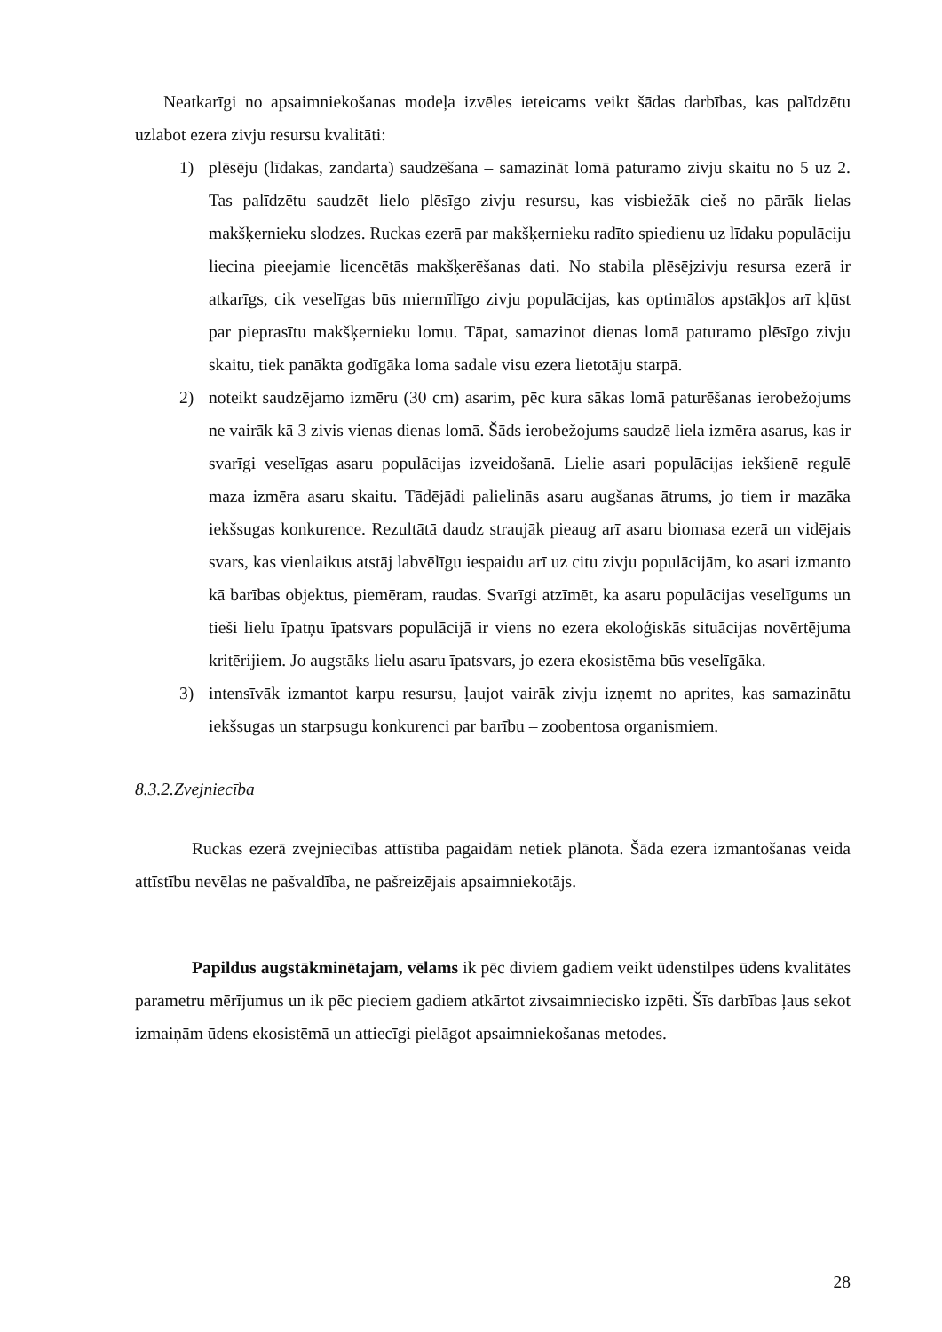Neatkarīgi no apsaimniekošanas modeļa izvēles ieteicams veikt šādas darbības, kas palīdzētu uzlabot ezera zivju resursu kvalitāti:
1) plēsēju (līdakas, zandarta) saudzēšana – samazināt lomā paturamo zivju skaitu no 5 uz 2. Tas palīdzētu saudzēt lielo plēsīgo zivju resursu, kas visbiežāk cieš no pārāk lielas makšķernieku slodzes. Ruckas ezerā par makšķernieku radīto spiedienu uz līdaku populāciju liecina pieejamie licencētās makšķerēšanas dati. No stabila plēsējzivju resursa ezerā ir atkarīgs, cik veselīgas būs miermīlīgo zivju populācijas, kas optimālos apstākļos arī kļūst par pieprasītu makšķernieku lomu. Tāpat, samazinot dienas lomā paturamo plēsīgo zivju skaitu, tiek panākta godīgāka loma sadale visu ezera lietotāju starpā.
2) noteikt saudzējamo izmēru (30 cm) asarim, pēc kura sākas lomā paturēšanas ierobežojums ne vairāk kā 3 zivis vienas dienas lomā. Šāds ierobežojums saudzē liela izmēra asarus, kas ir svarīgi veselīgas asaru populācijas izveidošanā. Lielie asari populācijas iekšienē regulē maza izmēra asaru skaitu. Tādējādi palielinās asaru augšanas ātrums, jo tiem ir mazāka iekšsugas konkurence. Rezultātā daudz straujāk pieaug arī asaru biomasa ezerā un vidējais svars, kas vienlaikus atstāj labvēlīgu iespaidu arī uz citu zivju populācijām, ko asari izmanto kā barības objektus, piemēram, raudas. Svarīgi atzīmēt, ka asaru populācijas veselīgums un tieši lielu īpatņu īpatsvars populācijā ir viens no ezera ekoloģiskās situācijas novērtējuma kritērijiem. Jo augstāks lielu asaru īpatsvars, jo ezera ekosistēma būs veselīgāka.
3) intensīvāk izmantot karpu resursu, ļaujot vairāk zivju izņemt no aprites, kas samazinātu iekšsugas un starpsugu konkurenci par barību – zoobentosa organismiem.
8.3.2.Zvejniecība
Ruckas ezerā zvejniecības attīstība pagaidām netiek plānota. Šāda ezera izmantošanas veida attīstību nevēlas ne pašvaldība, ne pašreizējais apsaimniekotājs.
Papildus augstākminētajam, vēlams ik pēc diviem gadiem veikt ūdenstilpes ūdens kvalitātes parametru mērījumus un ik pēc pieciem gadiem atkārtot zivsaimniecisko izpēti. Šīs darbības ļaus sekot izmaiņām ūdens ekosistēmā un attiecīgi pielāgot apsaimniekošanas metodes.
28